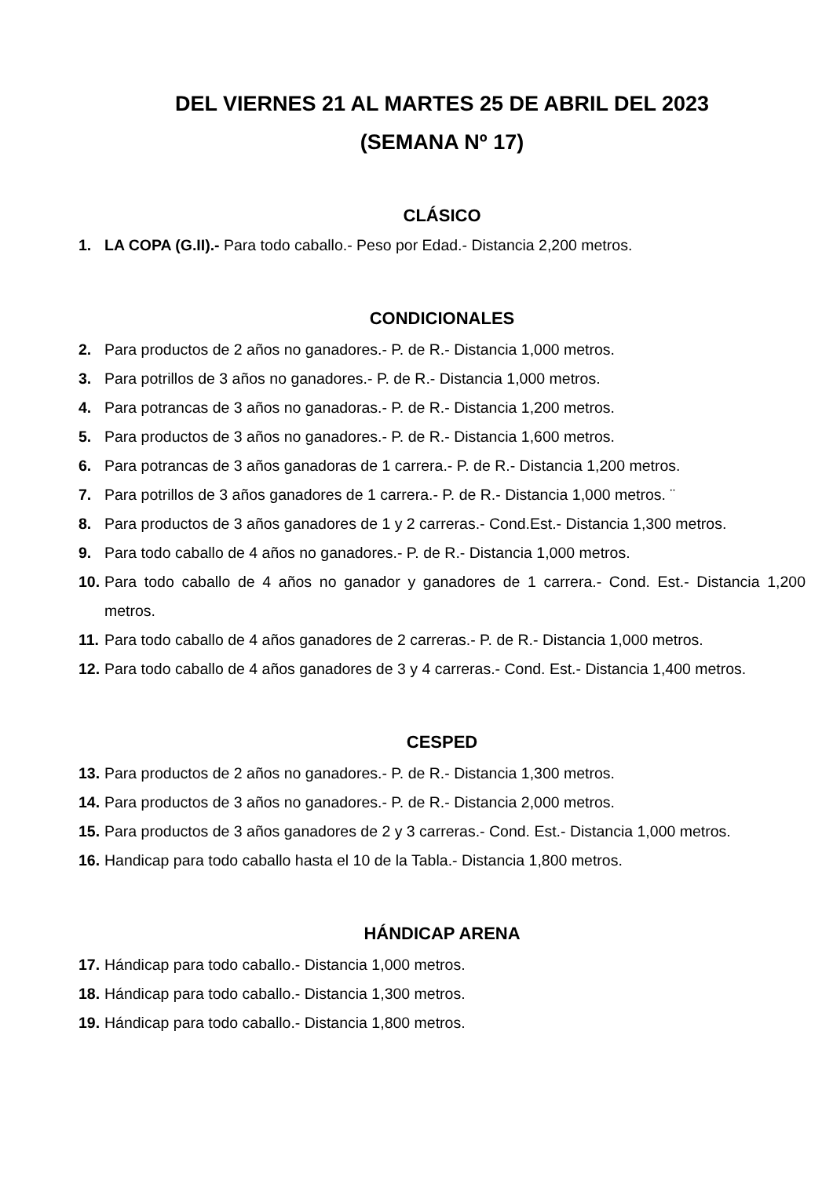DEL VIERNES 21 AL MARTES 25 DE ABRIL DEL 2023
(SEMANA Nº 17)
CLÁSICO
1. LA COPA (G.II).- Para todo caballo.- Peso por Edad.- Distancia 2,200 metros.
CONDICIONALES
2. Para productos de 2 años no ganadores.- P. de R.- Distancia 1,000 metros.
3. Para potrillos de 3 años no ganadores.- P. de R.- Distancia 1,000 metros.
4. Para potrancas de 3 años no ganadoras.- P. de R.- Distancia 1,200 metros.
5. Para productos de 3 años no ganadores.- P. de R.- Distancia 1,600 metros.
6. Para potrancas de 3 años ganadoras de 1 carrera.- P. de R.- Distancia 1,200 metros.
7. Para potrillos de 3 años ganadores de 1 carrera.- P. de R.- Distancia 1,000 metros. ¨
8. Para productos de 3 años ganadores de 1 y 2 carreras.- Cond.Est.- Distancia 1,300 metros.
9. Para todo caballo de 4 años no ganadores.- P. de R.- Distancia 1,000 metros.
10. Para todo caballo de 4 años no ganador y ganadores de 1 carrera.- Cond. Est.- Distancia 1,200 metros.
11. Para todo caballo de 4 años ganadores de 2 carreras.- P. de R.- Distancia 1,000 metros.
12. Para todo caballo de 4 años ganadores de 3 y 4 carreras.- Cond. Est.- Distancia 1,400 metros.
CESPED
13. Para productos de 2 años no ganadores.- P. de R.- Distancia 1,300 metros.
14. Para productos de 3 años no ganadores.- P. de R.- Distancia 2,000 metros.
15. Para productos de 3 años ganadores de 2 y 3 carreras.- Cond. Est.- Distancia 1,000 metros.
16. Handicap para todo caballo hasta el 10 de la Tabla.- Distancia 1,800 metros.
HÁNDICAP ARENA
17. Hándicap para todo caballo.- Distancia 1,000 metros.
18. Hándicap para todo caballo.- Distancia 1,300 metros.
19. Hándicap para todo caballo.- Distancia 1,800 metros.